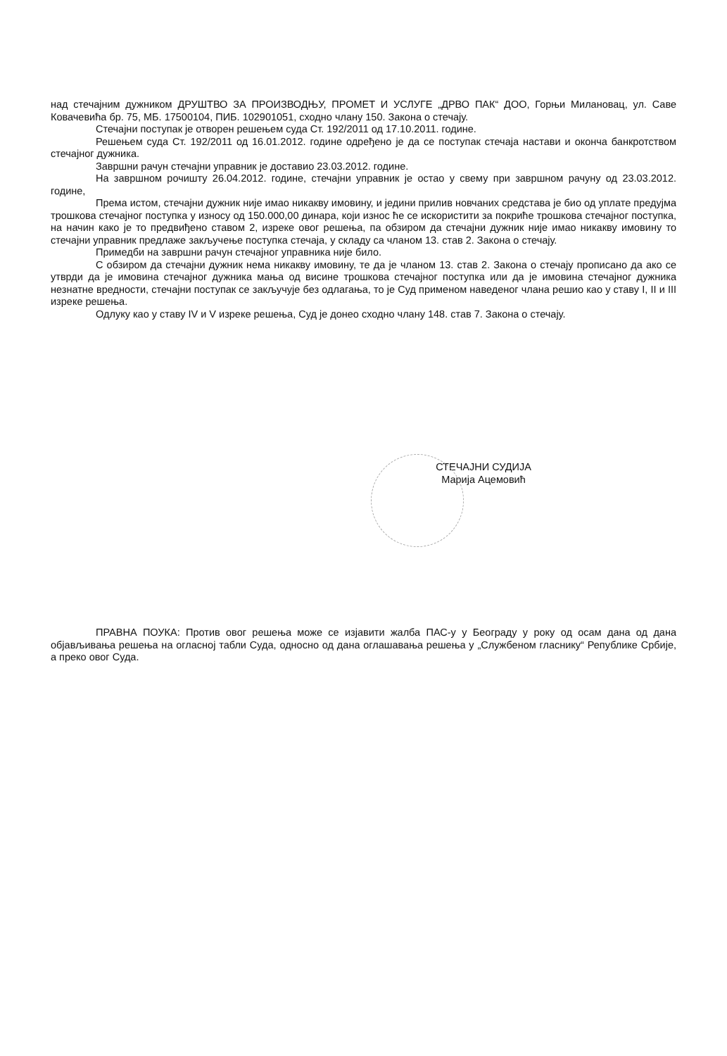над стечајним дужником ДРУШТВО ЗА ПРОИЗВОДЊУ, ПРОМЕТ И УСЛУГЕ „ДРВО ПАК“ ДОО, Горњи Милановац, ул. Саве Ковачевића бр. 75, МБ. 17500104, ПИБ. 102901051, сходно члану 150. Закона о стечају.
Стечајни поступак је отворен решењем суда Ст. 192/2011 од 17.10.2011. године.
Решењем суда Ст. 192/2011 од 16.01.2012. године одређено је да се поступак стечаја настави и оконча банкротством стечајног дужника.
Завршни рачун стечајни управник је доставио 23.03.2012. године.
На завршном рочишту 26.04.2012. године, стечајни управник је остао у свему при завршном рачуну од 23.03.2012. године,
Према истом, стечајни дужник није имао никакву имовину, и једини прилив новчаних средстава је био од уплате предујма трошкова стечајног поступка у износу од 150.000,00 динара, који износ ће се искористити за покриће трошкова стечајног поступка, на начин како је то предвиђено ставом 2, изреке овог решења, па обзиром да стечајни дужник није имао никакву имовину то стечајни управник предлаже закључење поступка стечаја, у складу са чланом 13. став 2. Закона о стечају.
Примедби на завршни рачун стечајног управника није било.
С обзиром да стечајни дужник нема никакву имовину, те да је чланом 13. став 2. Закона о стечају прописано да ако се утврди да је имовина стечајног дужника мања од висине трошкова стечајног поступка или да је имовина стечајног дужника незнатне вредности, стечајни поступак се закључује без одлагања, то је Суд применом наведеног члана решио као у ставу I, II и III изреке решења.
Одлуку као у ставу IV и V изреке решења, Суд је донео сходно члану 148. став 7. Закона о стечају.
СТЕЧАЈНИ СУДИЈА
Марија Ацемовић
ПРАВНА ПОУКА: Против овог решења може се изјавити жалба ПАС-у у Београду у року од осам дана од дана објављивања решења на огласној табли Суда, односно од дана оглашавања решења у „Службеном гласнику“ Републике Србије, а преко овог Суда.